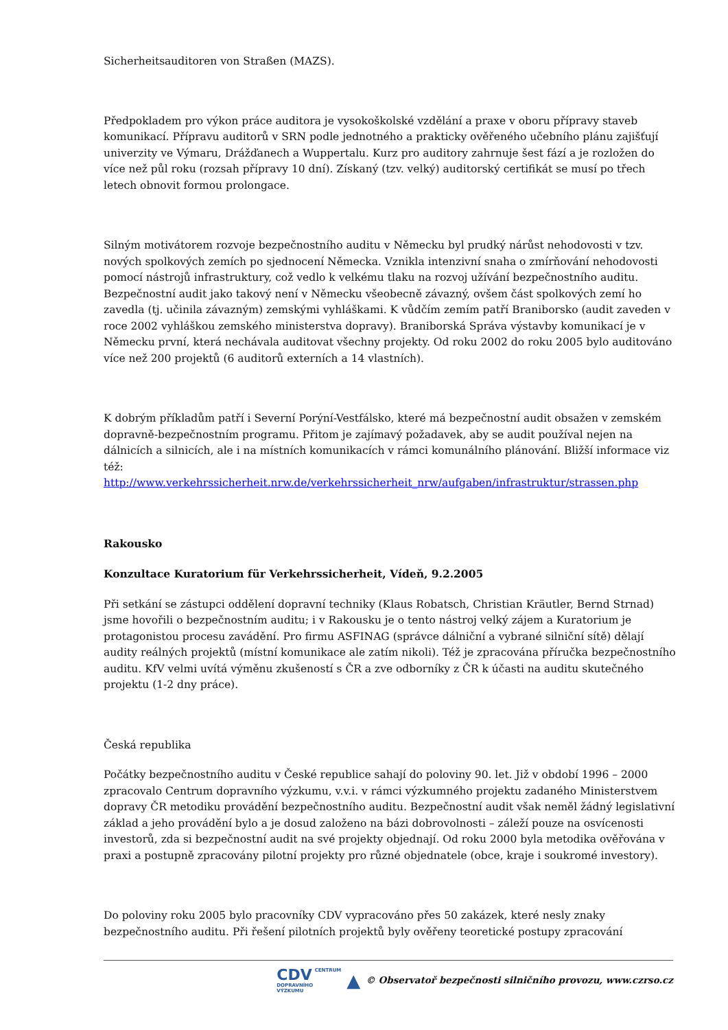Sicherheitsauditoren von Straßen (MAZS).
Předpokladem pro výkon práce auditora je vysokoškolské vzdělání a praxe v oboru přípravy staveb komunikací. Přípravu auditorů v SRN podle jednotného a prakticky ověřeného učebního plánu zajišťují univerzity ve Výmaru, Drážďanech a Wuppertalu. Kurz pro auditory zahrnuje šest fází a je rozložen do více než půl roku (rozsah přípravy 10 dní). Získaný (tzv. velký) auditorský certifikát se musí po třech letech obnovit formou prolongace.
Silným motivátorem rozvoje bezpečnostního auditu v Německu byl prudký nárůst nehodovosti v tzv. nových spolkových zemích po sjednocení Německa. Vznikla intenzivní snaha o zmírňování nehodovosti pomocí nástrojů infrastruktury, což vedlo k velkému tlaku na rozvoj užívání bezpečnostního auditu. Bezpečnostní audit jako takový není v Německu všeobecně závazný, ovšem část spolkových zemí ho zavedla (tj. učinila závazným) zemskými vyhláškami. K vůdčím zemím patří Braniborsko (audit zaveden v roce 2002 vyhláškou zemského ministerstva dopravy). Braniborská Správa výstavby komunikací je v Německu první, která nechávala auditovat všechny projekty. Od roku 2002 do roku 2005 bylo auditováno více než 200 projektů (6 auditorů externích a 14 vlastních).
K dobrým příkladům patří i Severní Porýní-Vestfálsko, které má bezpečnostní audit obsažen v zemském dopravně-bezpečnostním programu. Přitom je zajímavý požadavek, aby se audit používal nejen na dálnicích a silnicích, ale i na místních komunikacích v rámci komunálního plánování. Bližší informace viz též:
http://www.verkehrssicherheit.nrw.de/verkehrssicherheit_nrw/aufgaben/infrastruktur/strassen.php
Rakousko
Konzultace Kuratorium für Verkehrssicherheit, Vídeň, 9.2.2005
Při setkání se zástupci oddělení dopravní techniky (Klaus Robatsch, Christian Kräutler, Bernd Strnad) jsme hovořili o bezpečnostním auditu; i v Rakousku je o tento nástroj velký zájem a Kuratorium je protagonistou procesu zavádění. Pro firmu ASFINAG (správce dálniční a vybrané silniční sítě) dělají audity reálných projektů (místní komunikace ale zatím nikoli). Též je zpracována příručka bezpečnostního auditu. KfV velmi uvítá výměnu zkušeností s ČR a zve odborníky z ČR k účasti na auditu skutečného projektu (1-2 dny práce).
Česká republika
Počátky bezpečnostního auditu v České republice sahají do poloviny 90. let. Již v období 1996 – 2000 zpracovalo Centrum dopravního výzkumu, v.v.i. v rámci výzkumného projektu zadaného Ministerstvem dopravy ČR metodiku provádění bezpečnostního auditu. Bezpečnostní audit však neměl žádný legislativní základ a jeho provádění bylo a je dosud založeno na bázi dobrovolnosti – záleží pouze na osvícenosti investorů, zda si bezpečnostní audit na své projekty objednají. Od roku 2000 byla metodika ověřována v praxi a postupně zpracovány pilotní projekty pro různé objednatele (obce, kraje i soukromé investory).
Do poloviny roku 2005 bylo pracovníky CDV vypracováno přes 50 zakázek, které nesly znaky bezpečnostního auditu. Při řešení pilotních projektů byly ověřeny teoretické postupy zpracování
CDV CENTRUM
DOPRAVNÍHO
VÝZKUMU ▲ © Observatoř bezpečnosti silničního provozu, www.czrso.cz